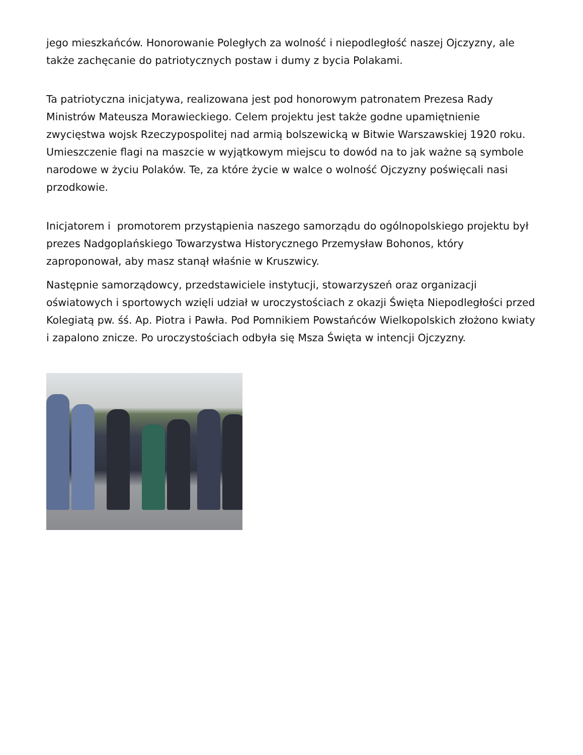jego mieszkańców. Honorowanie Poległych za wolność i niepodległość naszej Ojczyzny, ale także zachęcanie do patriotycznych postaw i dumy z bycia Polakami.
Ta patriotyczna inicjatywa, realizowana jest pod honorowym patronatem Prezesa Rady Ministrów Mateusza Morawieckiego. Celem projektu jest także godne upamiętnienie zwycięstwa wojsk Rzeczypospolitej nad armią bolszewicką w Bitwie Warszawskiej 1920 roku. Umieszczenie flagi na maszcie w wyjątkowym miejscu to dowód na to jak ważne są symbole narodowe w życiu Polaków. Te, za które życie w walce o wolność Ojczyzny poświęcali nasi przodkowie.
Inicjatorem i promotorem przystąpienia naszego samorządu do ogólnopolskiego projektu był prezes Nadgoplańskiego Towarzystwa Historycznego Przemysław Bohonos, który zaproponował, aby masz stanął właśnie w Kruszwicy.
Następnie samorządowcy, przedstawiciele instytucji, stowarzyszeń oraz organizacji oświatowych i sportowych wzięli udział w uroczystościach z okazji Święta Niepodległości przed Kolegiatą pw. śś. Ap. Piotra i Pawła. Pod Pomnikiem Powstańców Wielkopolskich złożono kwiaty i zapalono znicze. Po uroczystościach odbyła się Msza Święta w intencji Ojczyzny.